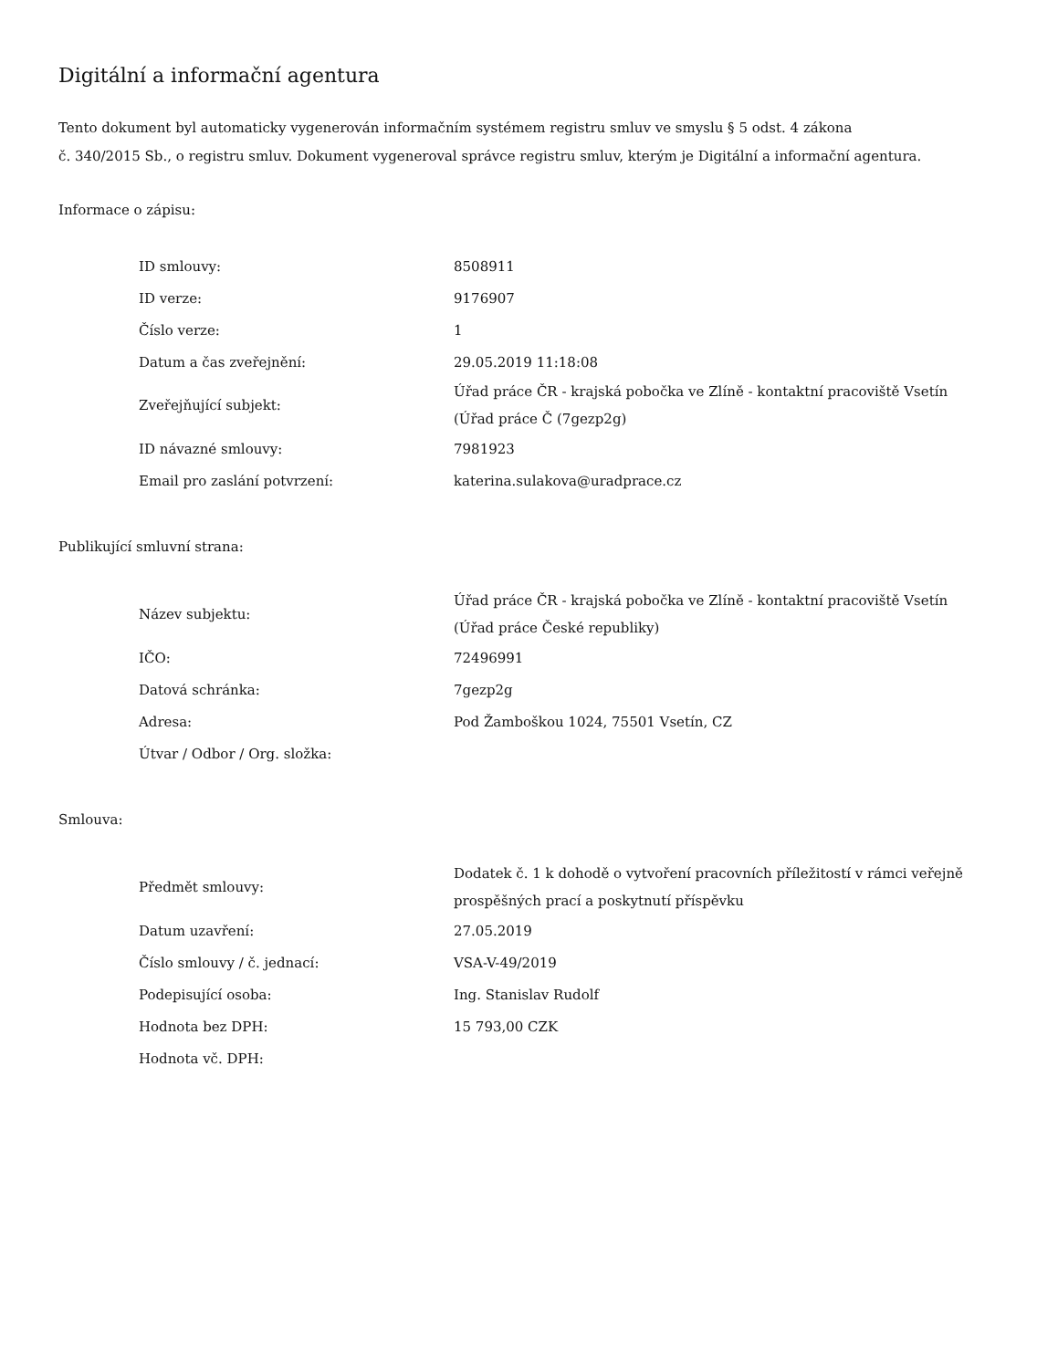Digitální a informační agentura
Tento dokument byl automaticky vygenerován informačním systémem registru smluv ve smyslu § 5 odst. 4 zákona
č. 340/2015 Sb., o registru smluv. Dokument vygeneroval správce registru smluv, kterým je Digitální a informační agentura.
Informace o zápisu:
| ID smlouvy: | 8508911 |
| ID verze: | 9176907 |
| Číslo verze: | 1 |
| Datum a čas zveřejnění: | 29.05.2019 11:18:08 |
| Zveřejňující subjekt: | Úřad práce ČR - krajská pobočka ve Zlíně - kontaktní pracoviště Vsetín (Úřad práce Č (7gezp2g) |
| ID návazné smlouvy: | 7981923 |
| Email pro zaslání potvrzení: | katerina.sulakova@uradprace.cz |
Publikující smluvní strana:
| Název subjektu: | Úřad práce ČR - krajská pobočka ve Zlíně - kontaktní pracoviště Vsetín (Úřad práce České republiky) |
| IČO: | 72496991 |
| Datová schránka: | 7gezp2g |
| Adresa: | Pod Žamboškou 1024, 75501 Vsetín, CZ |
| Útvar / Odbor / Org. složka: | |
Smlouva:
| Předmět smlouvy: | Dodatek č. 1 k dohodě o vytvoření pracovních příležitostí v rámci veřejně prospěšných prací a poskytnutí příspěvku |
| Datum uzavření: | 27.05.2019 |
| Číslo smlouvy / č. jednací: | VSA-V-49/2019 |
| Podepisující osoba: | Ing. Stanislav Rudolf |
| Hodnota bez DPH: | 15 793,00 CZK |
| Hodnota vč. DPH: | |